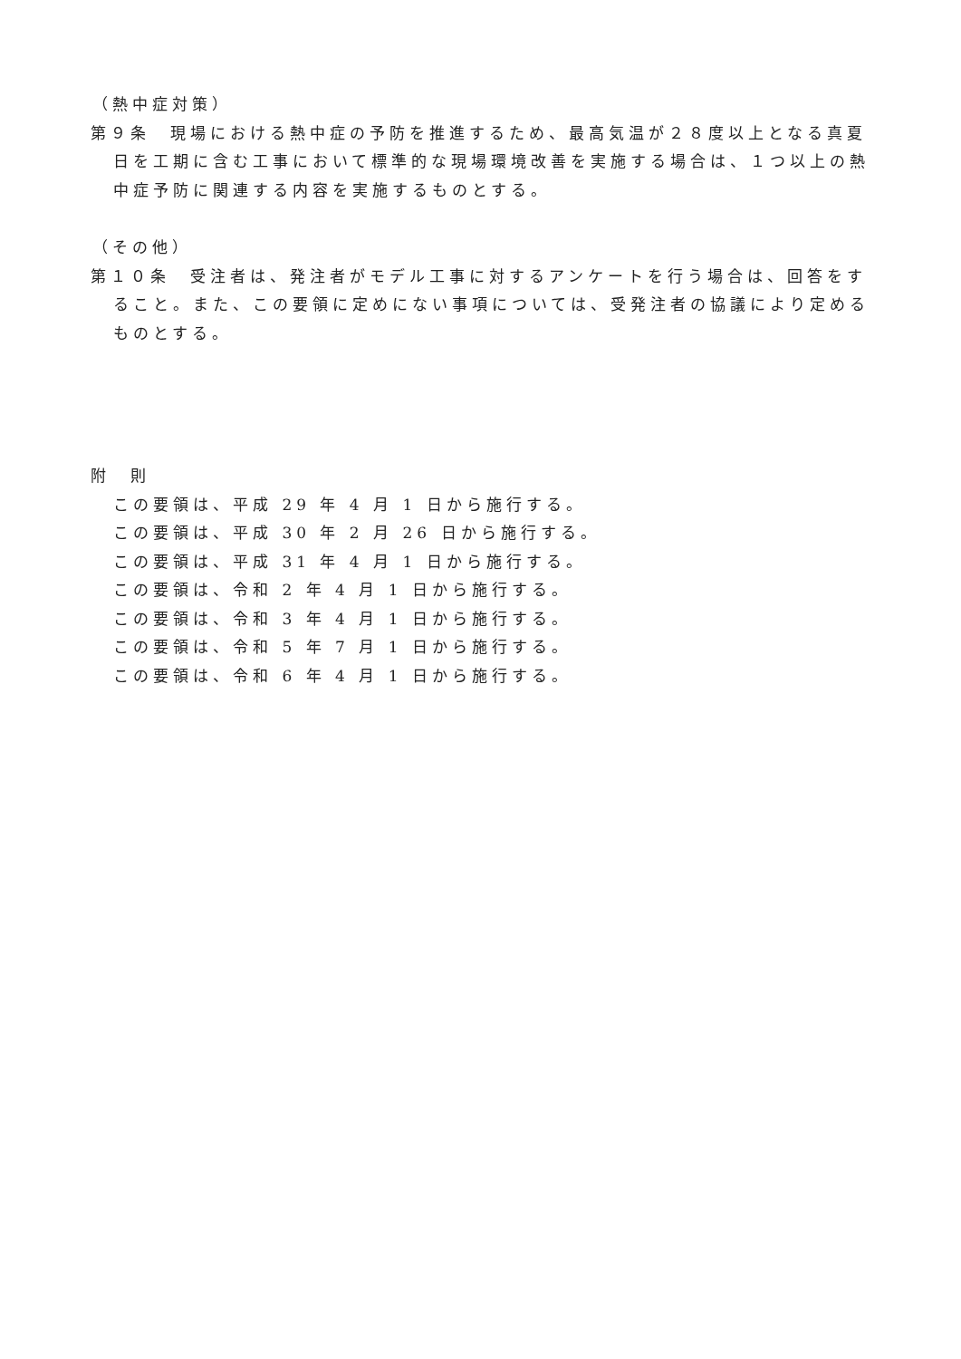（熱中症対策）
第９条　現場における熱中症の予防を推進するため、最高気温が２８度以上となる真夏日を工期に含む工事において標準的な現場環境改善を実施する場合は、１つ以上の熱中症予防に関連する内容を実施するものとする。
（その他）
第１０条　受注者は、発注者がモデル工事に対するアンケートを行う場合は、回答をすること。また、この要領に定めにない事項については、受発注者の協議により定めるものとする。
附　則
この要領は、平成 29 年 4 月 1 日から施行する。
この要領は、平成 30 年 2 月 26 日から施行する。
この要領は、平成 31 年 4 月 1 日から施行する。
この要領は、令和 2 年 4 月 1 日から施行する。
この要領は、令和 3 年 4 月 1 日から施行する。
この要領は、令和 5 年 7 月 1 日から施行する。
この要領は、令和 6 年 4 月 1 日から施行する。